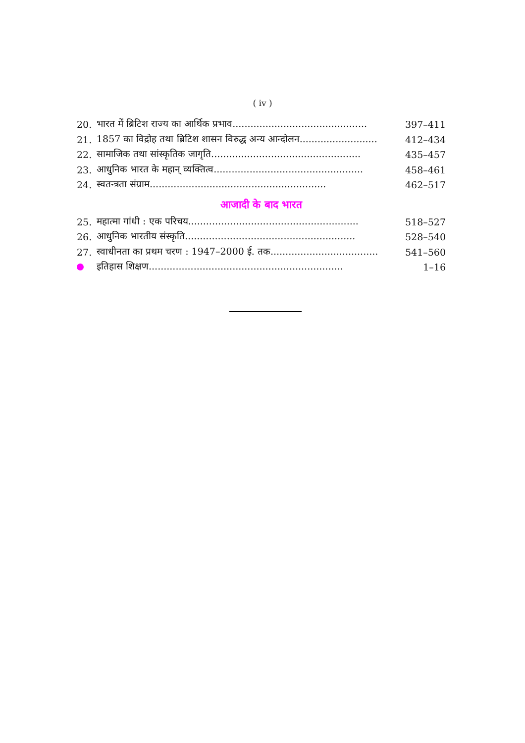( iv )
| 20. | भारत में ब्रिटिश राज्य का आर्थिक प्रभाव............................................. | 397–411 |
| 21. | 1857 का विद्रोह तथा ब्रिटिश शासन विरुद्ध अन्य आन्दोलन.......................... | 412–434 |
| 22. | सामाजिक तथा सांस्कृतिक जागृति.................................................. | 435–457 |
| 23. | आधुनिक भारत के महान् व्यक्तित्व.................................................. | 458–461 |
| 24. | स्वतन्त्रता संग्राम........................................................... | 462–517 |
आजादी के बाद भारत
| 25. | महात्मा गांधी : एक परिचय......................................................... | 518–527 |
| 26. | आधुनिक भारतीय संस्कृति......................................................... | 528–540 |
| 27. | स्वाधीनता का प्रथम चरण : 1947–2000 ई. तक.................................... | 541–560 |
| | इतिहास शिक्षण................................................................. | 1–16 |